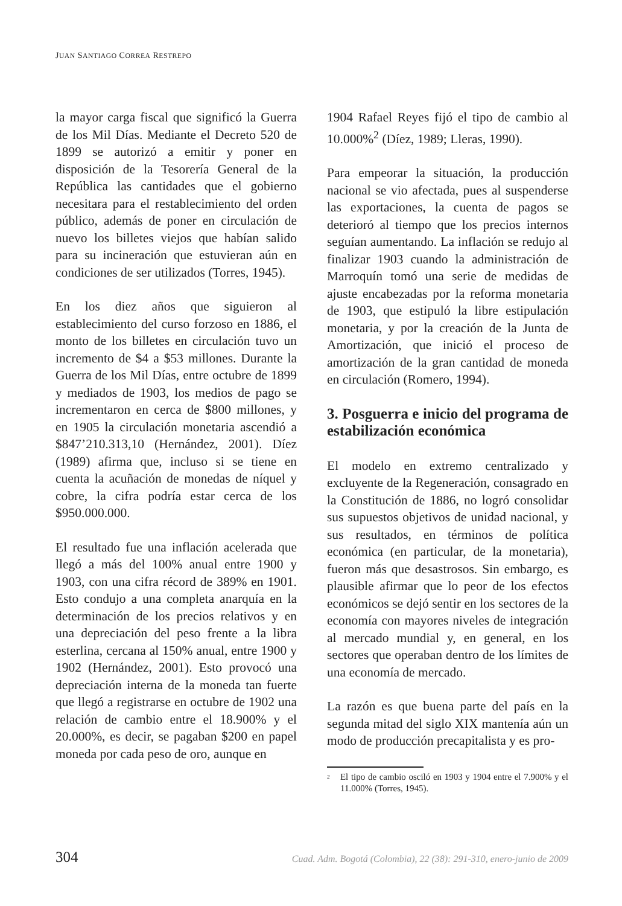JUAN SANTIAGO CORREA RESTREPO
la mayor carga fiscal que significó la Guerra de los Mil Días. Mediante el Decreto 520 de 1899 se autorizó a emitir y poner en disposición de la Tesorería General de la República las cantidades que el gobierno necesitara para el restablecimiento del orden público, además de poner en circulación de nuevo los billetes viejos que habían salido para su incineración que estuvieran aún en condiciones de ser utilizados (Torres, 1945).
En los diez años que siguieron al establecimiento del curso forzoso en 1886, el monto de los billetes en circulación tuvo un incremento de $4 a $53 millones. Durante la Guerra de los Mil Días, entre octubre de 1899 y mediados de 1903, los medios de pago se incrementaron en cerca de $800 millones, y en 1905 la circulación monetaria ascendió a $847’210.313,10 (Hernández, 2001). Díez (1989) afirma que, incluso si se tiene en cuenta la acuñación de monedas de níquel y cobre, la cifra podría estar cerca de los $950.000.000.
El resultado fue una inflación acelerada que llegó a más del 100% anual entre 1900 y 1903, con una cifra récord de 389% en 1901. Esto condujo a una completa anarquía en la determinación de los precios relativos y en una depreciación del peso frente a la libra esterlina, cercana al 150% anual, entre 1900 y 1902 (Hernández, 2001). Esto provocó una depreciación interna de la moneda tan fuerte que llegó a registrarse en octubre de 1902 una relación de cambio entre el 18.900% y el 20.000%, es decir, se pagaban $200 en papel moneda por cada peso de oro, aunque en
1904 Rafael Reyes fijó el tipo de cambio al 10.000%<sup>2</sup> (Díez, 1989; Lleras, 1990).
Para empeorar la situación, la producción nacional se vio afectada, pues al suspenderse las exportaciones, la cuenta de pagos se deterioró al tiempo que los precios internos seguían aumentando. La inflación se redujo al finalizar 1903 cuando la administración de Marroquín tomó una serie de medidas de ajuste encabezadas por la reforma monetaria de 1903, que estipuló la libre estipulación monetaria, y por la creación de la Junta de Amortización, que inició el proceso de amortización de la gran cantidad de moneda en circulación (Romero, 1994).
3. Posguerra e inicio del programa de estabilización económica
El modelo en extremo centralizado y excluyente de la Regeneración, consagrado en la Constitución de 1886, no logró consolidar sus supuestos objetivos de unidad nacional, y sus resultados, en términos de política económica (en particular, de la monetaria), fueron más que desastrosos. Sin embargo, es plausible afirmar que lo peor de los efectos económicos se dejó sentir en los sectores de la economía con mayores niveles de integración al mercado mundial y, en general, en los sectores que operaban dentro de los límites de una economía de mercado.
La razón es que buena parte del país en la segunda mitad del siglo XIX mantenía aún un modo de producción precapitalista y es pro-
<sup>2</sup> El tipo de cambio osciló en 1903 y 1904 entre el 7.900% y el 11.000% (Torres, 1945).
304 Cuad. Adm. Bogotá (Colombia), 22 (38): 291-310, enero-junio de 2009